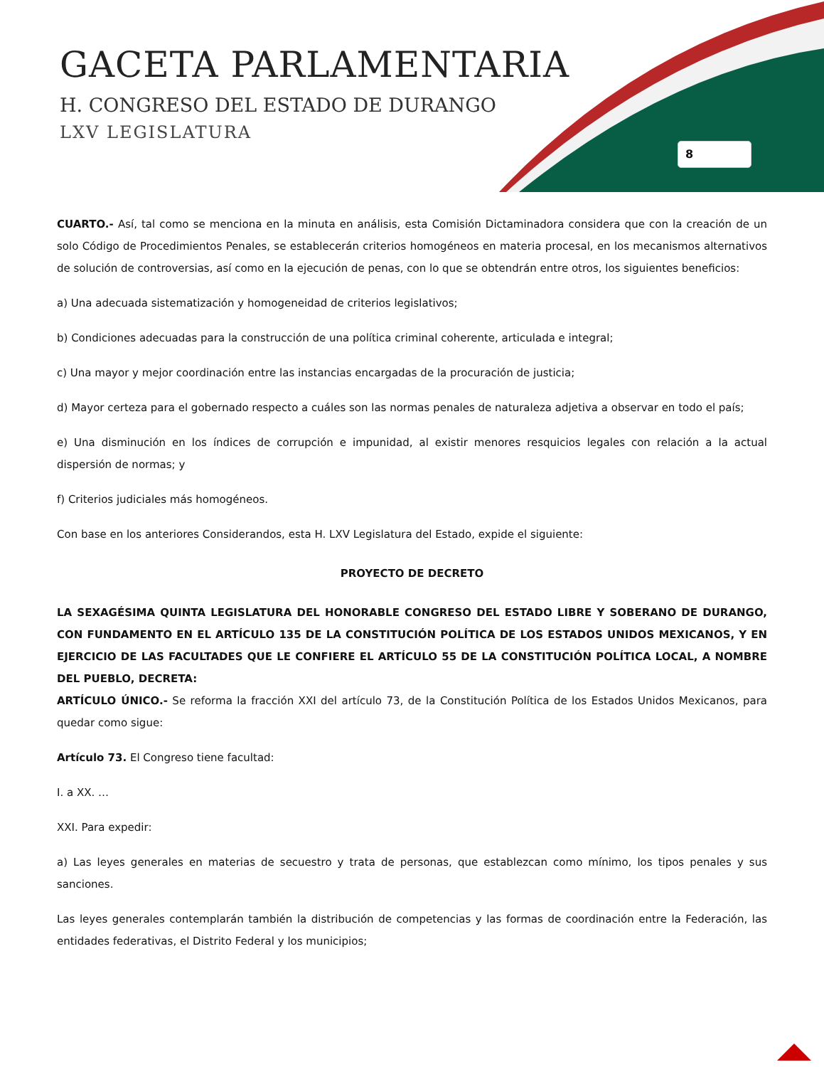GACETA PARLAMENTARIA
H. CONGRESO DEL ESTADO DE DURANGO
LXV LEGISLATURA
8
CUARTO.- Así, tal como se menciona en la minuta en análisis, esta Comisión Dictaminadora considera que con la creación de un solo Código de Procedimientos Penales, se establecerán criterios homogéneos en materia procesal, en los mecanismos alternativos de solución de controversias, así como en la ejecución de penas, con lo que se obtendrán entre otros, los siguientes beneficios:
a) Una adecuada sistematización y homogeneidad de criterios legislativos;
b) Condiciones adecuadas para la construcción de una política criminal coherente, articulada e integral;
c) Una mayor y mejor coordinación entre las instancias encargadas de la procuración de justicia;
d) Mayor certeza para el gobernado respecto a cuáles son las normas penales de naturaleza adjetiva a observar en todo el país;
e) Una disminución en los índices de corrupción e impunidad, al existir menores resquicios legales con relación a la actual dispersión de normas; y
f) Criterios judiciales más homogéneos.
Con base en los anteriores Considerandos, esta H. LXV Legislatura del Estado, expide el siguiente:
PROYECTO DE DECRETO
LA SEXAGÉSIMA QUINTA LEGISLATURA DEL HONORABLE CONGRESO DEL ESTADO LIBRE Y SOBERANO DE DURANGO, CON FUNDAMENTO EN EL ARTÍCULO 135 DE LA CONSTITUCIÓN POLÍTICA DE LOS ESTADOS UNIDOS MEXICANOS, Y EN EJERCICIO DE LAS FACULTADES QUE LE CONFIERE EL ARTÍCULO 55 DE LA CONSTITUCIÓN POLÍTICA LOCAL, A NOMBRE DEL PUEBLO, DECRETA:
ARTÍCULO ÚNICO.- Se reforma la fracción XXI del artículo 73, de la Constitución Política de los Estados Unidos Mexicanos, para quedar como sigue:
Artículo 73. El Congreso tiene facultad:
I. a XX. …
XXI. Para expedir:
a) Las leyes generales en materias de secuestro y trata de personas, que establezcan como mínimo, los tipos penales y sus sanciones.
Las leyes generales contemplarán también la distribución de competencias y las formas de coordinación entre la Federación, las entidades federativas, el Distrito Federal y los municipios;